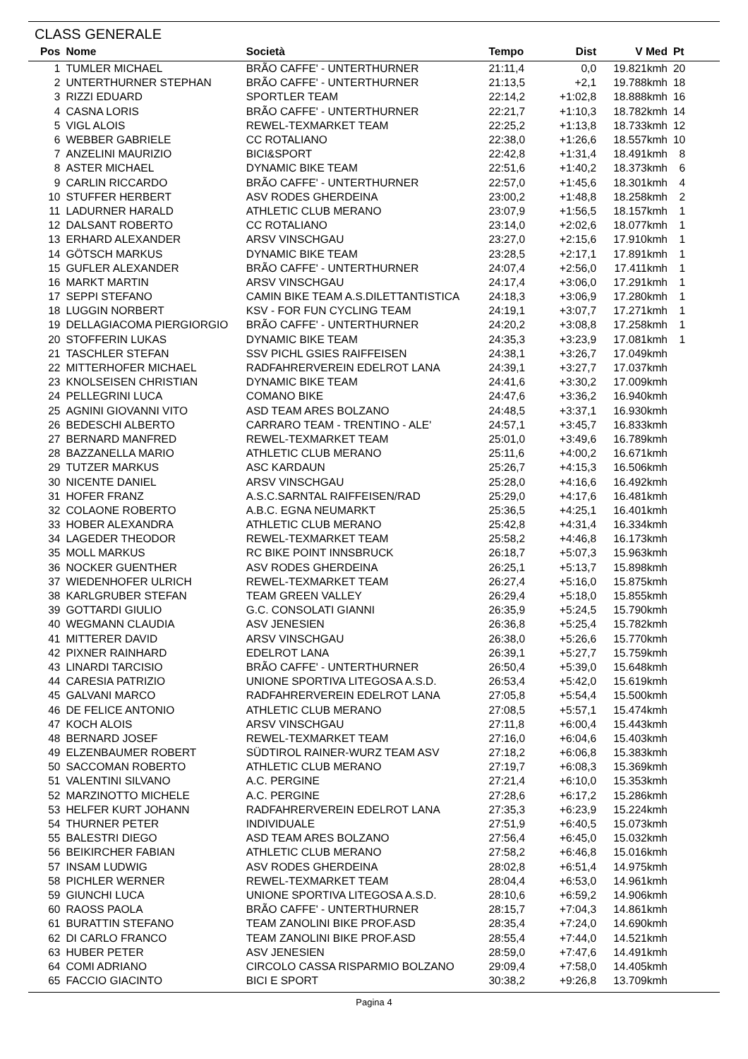CLASS GENERALE
| Pos | Nome | Società | Tempo | Dist | V Med | Pt |
| --- | --- | --- | --- | --- | --- | --- |
| 1 | TUMLER MICHAEL | BRÃO CAFFE' - UNTERTHURNER | 21:11,4 | 0,0 | 19.821kmh | 20 |
| 2 | UNTERTHURNER STEPHAN | BRÃO CAFFE' - UNTERTHURNER | 21:13,5 | +2,1 | 19.788kmh | 18 |
| 3 | RIZZI EDUARD | SPORTLER TEAM | 22:14,2 | +1:02,8 | 18.888kmh | 16 |
| 4 | CASNA LORIS | BRÃO CAFFE' - UNTERTHURNER | 22:21,7 | +1:10,3 | 18.782kmh | 14 |
| 5 | VIGL ALOIS | REWEL-TEXMARKET TEAM | 22:25,2 | +1:13,8 | 18.733kmh | 12 |
| 6 | WEBBER GABRIELE | CC ROTALIANO | 22:38,0 | +1:26,6 | 18.557kmh | 10 |
| 7 | ANZELINI MAURIZIO | BICI&SPORT | 22:42,8 | +1:31,4 | 18.491kmh | 8 |
| 8 | ASTER MICHAEL | DYNAMIC BIKE TEAM | 22:51,6 | +1:40,2 | 18.373kmh | 6 |
| 9 | CARLIN RICCARDO | BRÃO CAFFE' - UNTERTHURNER | 22:57,0 | +1:45,6 | 18.301kmh | 4 |
| 10 | STUFFER HERBERT | ASV RODES GHERDEINA | 23:00,2 | +1:48,8 | 18.258kmh | 2 |
| 11 | LADURNER HARALD | ATHLETIC CLUB MERANO | 23:07,9 | +1:56,5 | 18.157kmh | 1 |
| 12 | DALSANT ROBERTO | CC ROTALIANO | 23:14,0 | +2:02,6 | 18.077kmh | 1 |
| 13 | ERHARD ALEXANDER | ARSV VINSCHGAU | 23:27,0 | +2:15,6 | 17.910kmh | 1 |
| 14 | GÖTSCH MARKUS | DYNAMIC BIKE TEAM | 23:28,5 | +2:17,1 | 17.891kmh | 1 |
| 15 | GUFLER ALEXANDER | BRÃO CAFFE' - UNTERTHURNER | 24:07,4 | +2:56,0 | 17.411kmh | 1 |
| 16 | MARKT MARTIN | ARSV VINSCHGAU | 24:17,4 | +3:06,0 | 17.291kmh | 1 |
| 17 | SEPPI STEFANO | CAMIN BIKE TEAM A.S.DILETTANTISTICA | 24:18,3 | +3:06,9 | 17.280kmh | 1 |
| 18 | LUGGIN NORBERT | KSV - FOR FUN CYCLING TEAM | 24:19,1 | +3:07,7 | 17.271kmh | 1 |
| 19 | DELLAGIACOMA PIERGIORGIO | BRÃO CAFFE' - UNTERTHURNER | 24:20,2 | +3:08,8 | 17.258kmh | 1 |
| 20 | STOFFERIN LUKAS | DYNAMIC BIKE TEAM | 24:35,3 | +3:23,9 | 17.081kmh | 1 |
| 21 | TASCHLER STEFAN | SSV PICHL GSIES RAIFFEISEN | 24:38,1 | +3:26,7 | 17.049kmh | |
| 22 | MITTERHOFER MICHAEL | RADFAHRERVEREIN EDELROT LANA | 24:39,1 | +3:27,7 | 17.037kmh | |
| 23 | KNOLSEISEN CHRISTIAN | DYNAMIC BIKE TEAM | 24:41,6 | +3:30,2 | 17.009kmh | |
| 24 | PELLEGRINI LUCA | COMANO BIKE | 24:47,6 | +3:36,2 | 16.940kmh | |
| 25 | AGNINI GIOVANNI VITO | ASD TEAM ARES BOLZANO | 24:48,5 | +3:37,1 | 16.930kmh | |
| 26 | BEDESCHI ALBERTO | CARRARO TEAM - TRENTINO - ALE' | 24:57,1 | +3:45,7 | 16.833kmh | |
| 27 | BERNARD MANFRED | REWEL-TEXMARKET TEAM | 25:01,0 | +3:49,6 | 16.789kmh | |
| 28 | BAZZANELLA MARIO | ATHLETIC CLUB MERANO | 25:11,6 | +4:00,2 | 16.671kmh | |
| 29 | TUTZER MARKUS | ASC KARDAUN | 25:26,7 | +4:15,3 | 16.506kmh | |
| 30 | NICENTE DANIEL | ARSV VINSCHGAU | 25:28,0 | +4:16,6 | 16.492kmh | |
| 31 | HOFER FRANZ | A.S.C.SARNTAL RAIFFEISEN/RAD | 25:29,0 | +4:17,6 | 16.481kmh | |
| 32 | COLAONE ROBERTO | A.B.C. EGNA NEUMARKT | 25:36,5 | +4:25,1 | 16.401kmh | |
| 33 | HOBER ALEXANDRA | ATHLETIC CLUB MERANO | 25:42,8 | +4:31,4 | 16.334kmh | |
| 34 | LAGEDER THEODOR | REWEL-TEXMARKET TEAM | 25:58,2 | +4:46,8 | 16.173kmh | |
| 35 | MOLL MARKUS | RC BIKE POINT INNSBRUCK | 26:18,7 | +5:07,3 | 15.963kmh | |
| 36 | NOCKER GUENTHER | ASV RODES GHERDEINA | 26:25,1 | +5:13,7 | 15.898kmh | |
| 37 | WIEDENHOFER ULRICH | REWEL-TEXMARKET TEAM | 26:27,4 | +5:16,0 | 15.875kmh | |
| 38 | KARLGRUBER STEFAN | TEAM GREEN VALLEY | 26:29,4 | +5:18,0 | 15.855kmh | |
| 39 | GOTTARDI GIULIO | G.C. CONSOLATI GIANNI | 26:35,9 | +5:24,5 | 15.790kmh | |
| 40 | WEGMANN CLAUDIA | ASV JENESIEN | 26:36,8 | +5:25,4 | 15.782kmh | |
| 41 | MITTERER DAVID | ARSV VINSCHGAU | 26:38,0 | +5:26,6 | 15.770kmh | |
| 42 | PIXNER RAINHARD | EDELROT LANA | 26:39,1 | +5:27,7 | 15.759kmh | |
| 43 | LINARDI TARCISIO | BRÃO CAFFE' - UNTERTHURNER | 26:50,4 | +5:39,0 | 15.648kmh | |
| 44 | CARESIA PATRIZIO | UNIONE SPORTIVA LITEGOSA A.S.D. | 26:53,4 | +5:42,0 | 15.619kmh | |
| 45 | GALVANI MARCO | RADFAHRERVEREIN EDELROT LANA | 27:05,8 | +5:54,4 | 15.500kmh | |
| 46 | DE FELICE ANTONIO | ATHLETIC CLUB MERANO | 27:08,5 | +5:57,1 | 15.474kmh | |
| 47 | KOCH ALOIS | ARSV VINSCHGAU | 27:11,8 | +6:00,4 | 15.443kmh | |
| 48 | BERNARD JOSEF | REWEL-TEXMARKET TEAM | 27:16,0 | +6:04,6 | 15.403kmh | |
| 49 | ELZENBAUMER ROBERT | SÜDTIROL RAINER-WURZ TEAM ASV | 27:18,2 | +6:06,8 | 15.383kmh | |
| 50 | SACCOMAN ROBERTO | ATHLETIC CLUB MERANO | 27:19,7 | +6:08,3 | 15.369kmh | |
| 51 | VALENTINI SILVANO | A.C. PERGINE | 27:21,4 | +6:10,0 | 15.353kmh | |
| 52 | MARZINOTTO MICHELE | A.C. PERGINE | 27:28,6 | +6:17,2 | 15.286kmh | |
| 53 | HELFER KURT JOHANN | RADFAHRERVEREIN EDELROT LANA | 27:35,3 | +6:23,9 | 15.224kmh | |
| 54 | THURNER PETER | INDIVIDUALE | 27:51,9 | +6:40,5 | 15.073kmh | |
| 55 | BALESTRI DIEGO | ASD TEAM ARES BOLZANO | 27:56,4 | +6:45,0 | 15.032kmh | |
| 56 | BEIKIRCHER FABIAN | ATHLETIC CLUB MERANO | 27:58,2 | +6:46,8 | 15.016kmh | |
| 57 | INSAM LUDWIG | ASV RODES GHERDEINA | 28:02,8 | +6:51,4 | 14.975kmh | |
| 58 | PICHLER WERNER | REWEL-TEXMARKET TEAM | 28:04,4 | +6:53,0 | 14.961kmh | |
| 59 | GIUNCHI LUCA | UNIONE SPORTIVA LITEGOSA A.S.D. | 28:10,6 | +6:59,2 | 14.906kmh | |
| 60 | RAOSS PAOLA | BRÃO CAFFE' - UNTERTHURNER | 28:15,7 | +7:04,3 | 14.861kmh | |
| 61 | BURATTIN STEFANO | TEAM ZANOLINI BIKE PROF.ASD | 28:35,4 | +7:24,0 | 14.690kmh | |
| 62 | DI CARLO FRANCO | TEAM ZANOLINI BIKE PROF.ASD | 28:55,4 | +7:44,0 | 14.521kmh | |
| 63 | HUBER PETER | ASV JENESIEN | 28:59,0 | +7:47,6 | 14.491kmh | |
| 64 | COMI ADRIANO | CIRCOLO CASSA RISPARMIO BOLZANO | 29:09,4 | +7:58,0 | 14.405kmh | |
| 65 | FACCIO GIACINTO | BICI E SPORT | 30:38,2 | +9:26,8 | 13.709kmh | |
Pagina 4